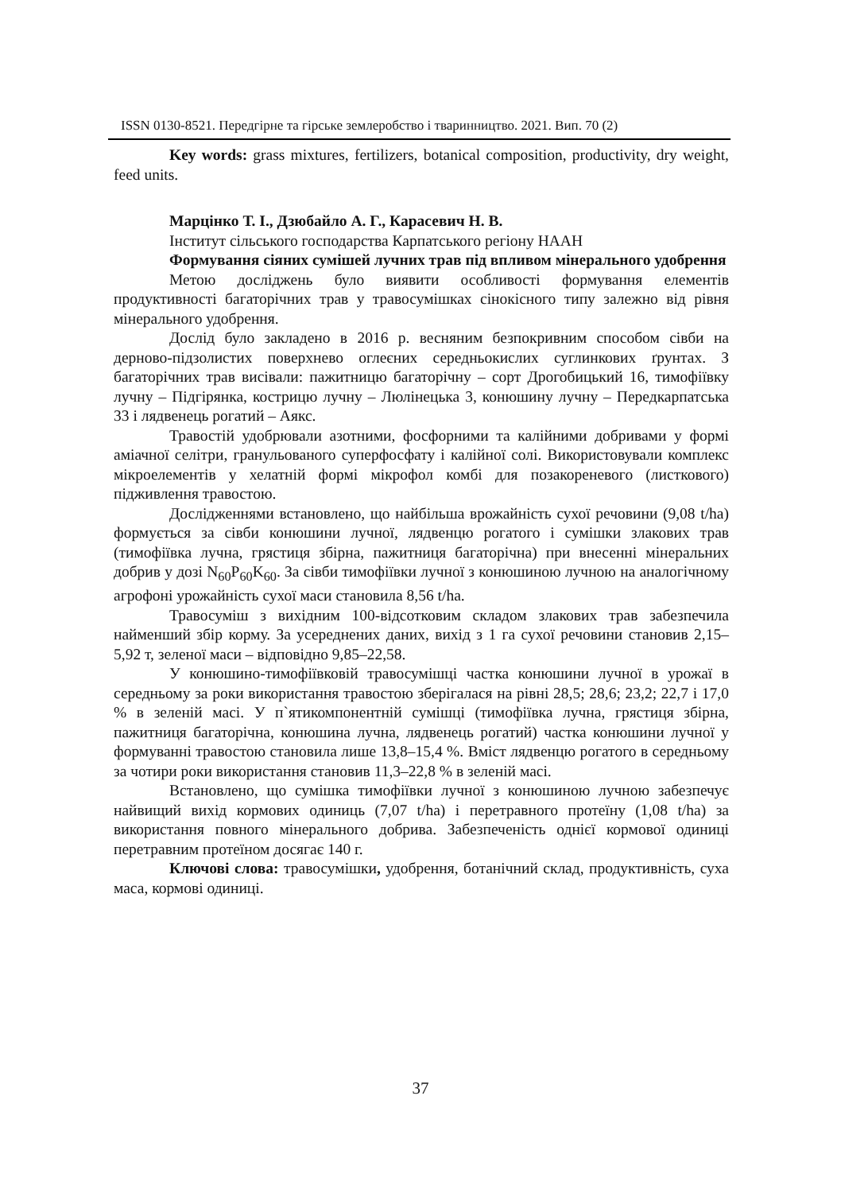ISSN 0130-8521. Передгірне та гірське землеробство і тваринництво. 2021. Вип. 70 (2)
Key words: grass mixtures, fertilizers, botanical composition, productivity, dry weight, feed units.
Марцінко Т. І., Дзюбайло А. Г., Карасевич Н. В.
Інститут сільського господарства Карпатського регіону НААН
Формування сіяних сумішей лучних трав під впливом мінерального удобрення
Метою досліджень було виявити особливості формування елементів продуктивності багаторічних трав у травосумішках сінокісного типу залежно від рівня мінерального удобрення.
Дослід було закладено в 2016 р. весняним безпокривним способом сівби на дерново-підзолистих поверхнево оглеєних середньокислих суглинкових ґрунтах. З багаторічних трав висівали: пажитницю багаторічну – сорт Дрогобицький 16, тимофіївку лучну – Підгірянка, кострицю лучну – Люлінецька 3, конюшину лучну – Передкарпатська 33 і лядвенець рогатий – Аякс.
Травостій удобрювали азотними, фосфорними та калійними добривами у формі аміачної селітри, гранульованого суперфосфату і калійної солі. Використовували комплекс мікроелементів у хелатній формі мікрофол комбі для позакореневого (листкового) підживлення травостою.
Дослідженнями встановлено, що найбільша врожайність сухої речовини (9,08 t/ha) формується за сівби конюшини лучної, лядвенцю рогатого і сумішки злакових трав (тимофіївка лучна, грястиця збірна, пажитниця багаторічна) при внесенні мінеральних добрив у дозі N<sub>60</sub>P<sub>60</sub>K<sub>60</sub>. За сівби тимофіївки лучної з конюшиною лучною на аналогічному агрофоні урожайність сухої маси становила 8,56 t/ha.
Травосуміш з вихідним 100-відсотковим складом злакових трав забезпечила найменший збір корму. За усереднених даних, вихід з 1 га сухої речовини становив 2,15–5,92 т, зеленої маси – відповідно 9,85–22,58.
У конюшино-тимофіївковій травосумішці частка конюшини лучної в урожаї в середньому за роки використання травостою зберігалася на рівні 28,5; 28,6; 23,2; 22,7 і 17,0 % в зеленій масі. У п`ятикомпонентній сумішці (тимофіївка лучна, грястиця збірна, пажитниця багаторічна, конюшина лучна, лядвенець рогатий) частка конюшини лучної у формуванні травостою становила лише 13,8–15,4 %. Вміст лядвенцю рогатого в середньому за чотири роки використання становив 11,3–22,8 % в зеленій масі.
Встановлено, що сумішка тимофіївки лучної з конюшиною лучною забезпечує найвищий вихід кормових одиниць (7,07 t/ha) і перетравного протеїну (1,08 t/ha) за використання повного мінерального добрива. Забезпеченість однієї кормової одиниці перетравним протеїном досягає 140 г.
Ключові слова: травосумішки, удобрення, ботанічний склад, продуктивність, суха маса, кормові одиниці.
37